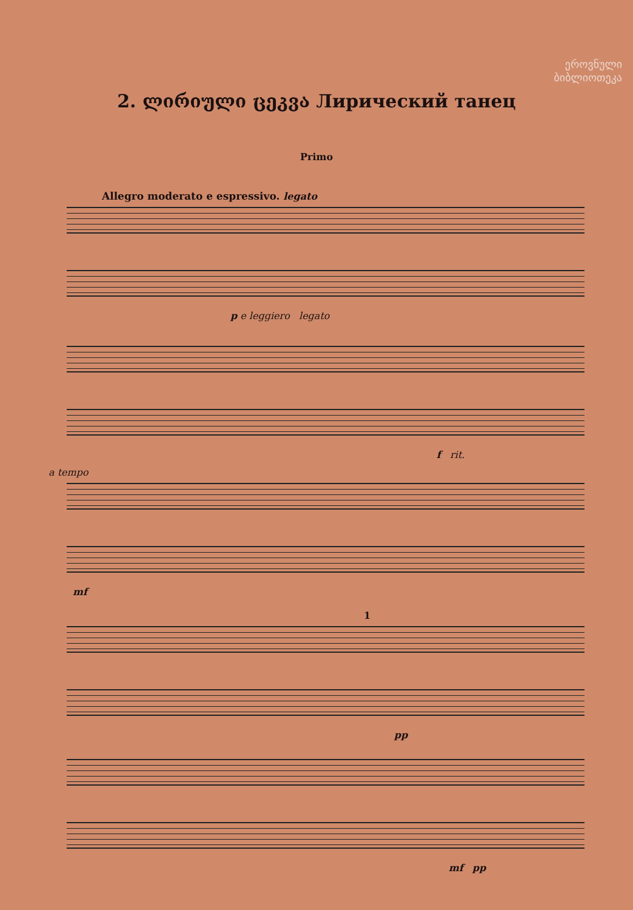ეროვნული
ბიბლიოთეკა
2. ლირიული ცეკვა Лирический танец
Primo
Allegro moderato e espressivo. legato
p e leggiero legato
f rit.
a tempo
mf
1
pp
mf pp